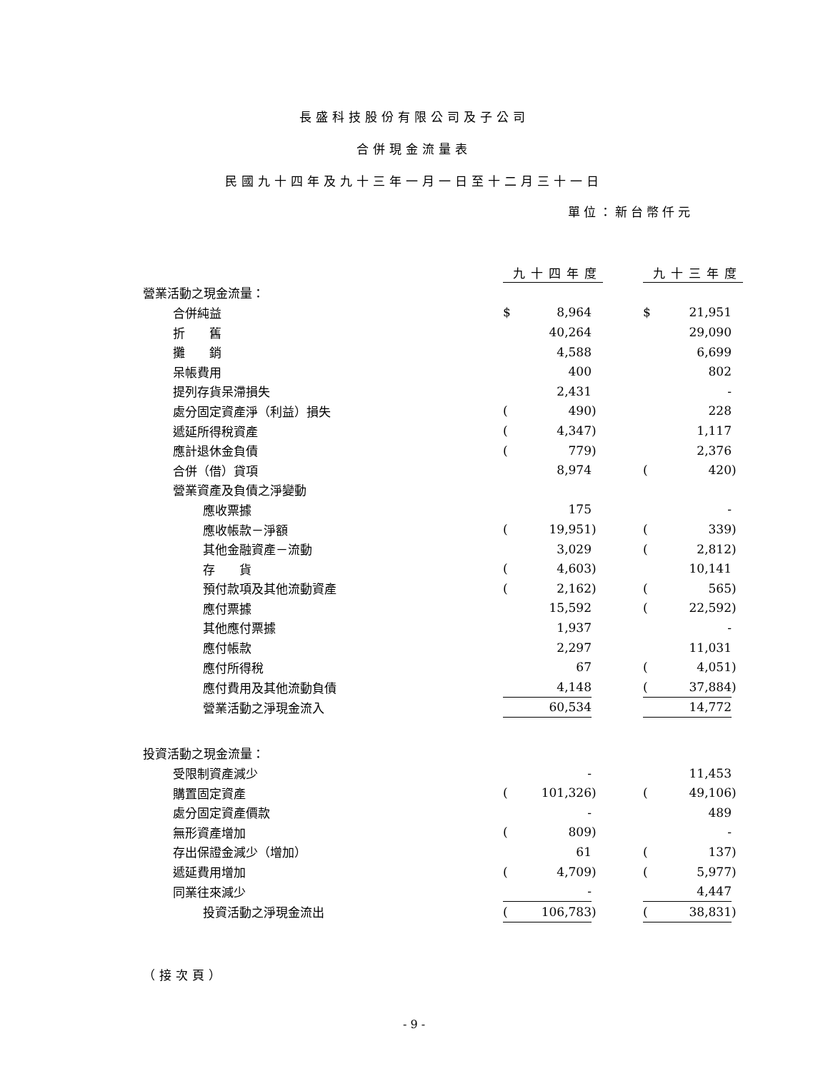長盛科技股份有限公司及子公司
合併現金流量表
民國九十四年及九十三年一月一日至十二月三十一日
單位：新台幣仟元
| | 九十四年度 | | | | 九十三年度 | | |
| 營業活動之現金流量： | | | | | | | |
| 合併純益 | $ | 8,964 | | | $ | 21,951 | |
| 折 舊 | | 40,264 | | | | 29,090 | |
| 攤 銷 | | 4,588 | | | | 6,699 | |
| 呆帳費用 | | 400 | | | | 802 | |
| 提列存貨呆滯損失 | | 2,431 | | | | - | |
| 處分固定資產淨（利益）損失 | ( | 490 | ) | | | 228 | |
| 遞延所得稅資產 | ( | 4,347 | ) | | | 1,117 | |
| 應計退休金負債 | ( | 779 | ) | | | 2,376 | |
| 合併（借）貸項 | | 8,974 | | | ( | 420 | ) |
| 營業資產及負債之淨變動 | | | | | | | |
| 應收票據 | | 175 | | | | - | |
| 應收帳款－淨額 | ( | 19,951 | ) | | ( | 339 | ) |
| 其他金融資產－流動 | | 3,029 | | | ( | 2,812 | ) |
| 存 貨 | ( | 4,603 | ) | | | 10,141 | |
| 預付款項及其他流動資產 | ( | 2,162 | ) | | ( | 565 | ) |
| 應付票據 | | 15,592 | | | ( | 22,592 | ) |
| 其他應付票據 | | 1,937 | | | | - | |
| 應付帳款 | | 2,297 | | | | 11,031 | |
| 應付所得稅 | | 67 | | | ( | 4,051 | ) |
| 應付費用及其他流動負債 | | 4,148 | | | ( | 37,884 | ) |
| 營業活動之淨現金流入 | | 60,534 | | | | 14,772 | |
| 投資活動之現金流量： | | | | | | | |
| 受限制資產減少 | | - | | | | 11,453 | |
| 購置固定資產 | ( | 101,326 | ) | | ( | 49,106 | ) |
| 處分固定資產價款 | | - | | | | 489 | |
| 無形資產增加 | ( | 809 | ) | | | - | |
| 存出保證金減少（增加） | | 61 | | | ( | 137 | ) |
| 遞延費用增加 | ( | 4,709 | ) | | ( | 5,977 | ) |
| 同業往來減少 | | - | | | | 4,447 | |
| 投資活動之淨現金流出 | ( | 106,783 | ) | | ( | 38,831 | ) |
（接次頁）
- 9 -